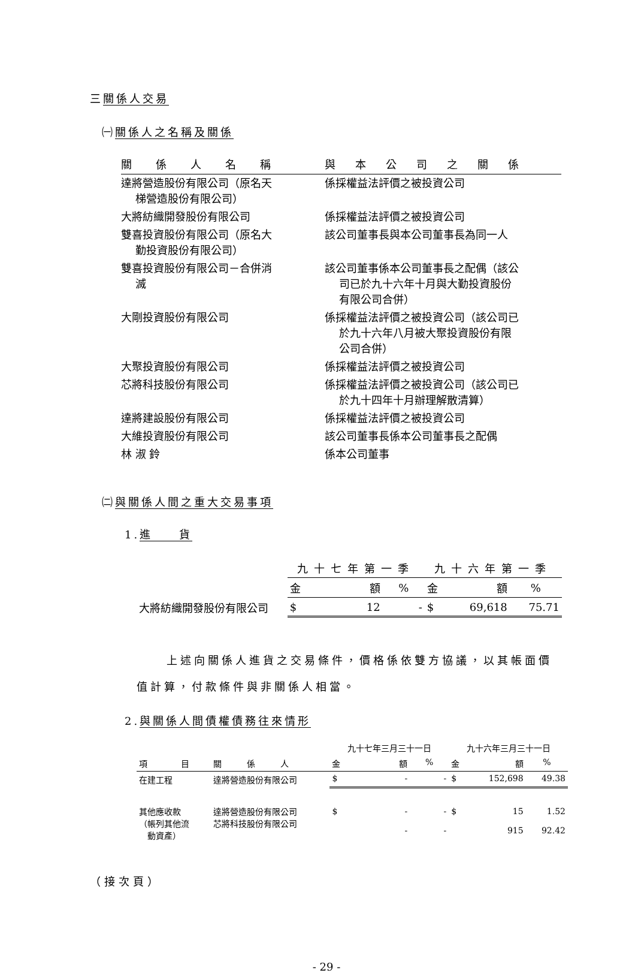三關係人交易
㈠關係人之名稱及關係
| 關係人名稱 | 與本公司之關係 |
| --- | --- |
| 達將營造股份有限公司（原名天 梯營造股份有限公司） | 係採權益法評價之被投資公司 |
| 大將紡織開發股份有限公司 | 係採權益法評價之被投資公司 |
| 雙喜投資股份有限公司（原名大 勤投資股份有限公司） | 該公司董事長與本公司董事長為同一人 |
| 雙喜投資股份有限公司－合併消 滅 | 該公司董事係本公司董事長之配偶（該公 司已於九十六年十月與大勤投資股份 有限公司合併） |
| 大剛投資股份有限公司 | 係採權益法評價之被投資公司（該公司已 於九十六年八月被大聚投資股份有限 公司合併） |
| 大聚投資股份有限公司 | 係採權益法評價之被投資公司 |
| 芯將科技股份有限公司 | 係採權益法評價之被投資公司（該公司已 於九十四年十月辦理解散清算） |
| 達將建設股份有限公司 | 係採權益法評價之被投資公司 |
| 大維投資股份有限公司 | 該公司董事長係本公司董事長之配偶 |
| 林 淑 鈴 | 係本公司董事 |
㈡與關係人間之重大交易事項
1.進　　貨
| | 九十七年第一季 | | | 九十六年第一季 | | |
| --- | --- | --- | --- | --- | --- | --- |
| | 金 | 額 | % | 金 | 額 | % |
| 大將紡織開發股份有限公司 | $ | 12 | - | $ | 69,618 | 75.71 |
上述向關係人進貨之交易條件，價格係依雙方協議，以其帳面價值計算，付款條件與非關係人相當。
2.與關係人間債權債務往來情形
| | | 九十七年三月三十一日 | | | 九十六年三月三十一日 | | |
| --- | --- | --- | --- | --- | --- | --- | --- |
| 項 目 | 關 係 人 | 金 | 額 | % | 金 | 額 | % |
| 在建工程 | 達將營造股份有限公司 | $ | - | - | $ | 152,698 | 49.38 |
| 其他應收款 （帳列其他流 動資產） | 達將營造股份有限公司 芯將科技股份有限公司 | $ | - - | - - | $ | 15 915 | 1.52 92.42 |
（接次頁）
- 29 -